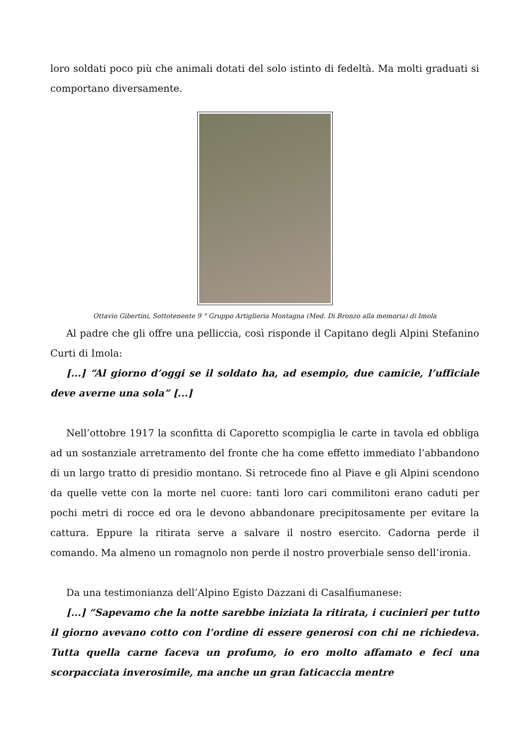loro soldati poco più che animali dotati del solo istinto di fedeltà. Ma molti graduati si comportano diversamente.
Ottavio Gibertini, Sottotenente 9 ° Gruppo Artiglieria Montagna (Med. Di Bronzo alla memoria) di Imola
Al padre che gli offre una pelliccia, così risponde il Capitano degli Alpini Stefanino Curti di Imola:
[...] “Al giorno d’oggi se il soldato ha, ad esempio, due camicie, l’ufficiale deve averne una sola” [...]
Nell’ottobre 1917 la sconfitta di Caporetto scompiglia le carte in tavola ed obbliga ad un sostanziale arretramento del fronte che ha come effetto immediato l’abbandono di un largo tratto di presidio montano. Si retrocede fino al Piave e gli Alpini scendono da quelle vette con la morte nel cuore: tanti loro cari commilitoni erano caduti per pochi metri di rocce ed ora le devono abbandonare precipitosamente per evitare la cattura. Eppure la ritirata serve a salvare il nostro esercito. Cadorna perde il comando. Ma almeno un romagnolo non perde il nostro proverbiale senso dell’ironia.
Da una testimonianza dell’Alpino Egisto Dazzani di Casalfiumanese:
[...] “Sapevamo che la notte sarebbe iniziata la ritirata, i cucinieri per tutto il giorno avevano cotto con l’ordine di essere generosi con chi ne richiedeva. Tutta quella carne faceva un profumo, io ero molto affamato e feci una scorpacciata inverosimile, ma anche un gran faticaccia mentre